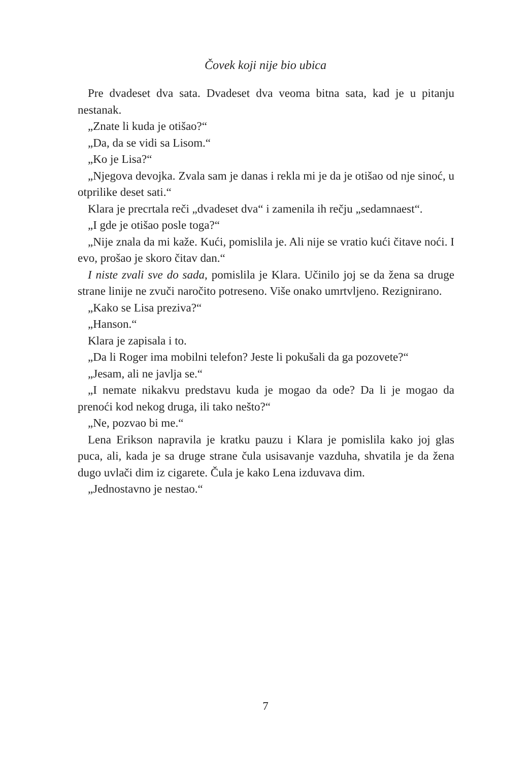Čovek koji nije bio ubica
Pre dvadeset dva sata. Dvadeset dva veoma bitna sata, kad je u pitanju nestanak.
„Znate li kuda je otišao?“
„Da, da se vidi sa Lisom.“
„Ko je Lisa?“
„Njegova devojka. Zvala sam je danas i rekla mi je da je otišao od nje sinoć, u otprilike deset sati.“
Klara je precrtala reči „dvadeset dva“ i zamenila ih rečju „sedamnaest“.
„I gde je otišao posle toga?“
„Nije znala da mi kaže. Kući, pomislila je. Ali nije se vratio kući čitave noći. I evo, prošao je skoro čitav dan.“
I niste zvali sve do sada, pomislila je Klara. Učinilo joj se da žena sa druge strane linije ne zvuči naročito potreseno. Više onako umrtvljeno. Rezignirano.
„Kako se Lisa preziva?“
„Hanson.“
Klara je zapisala i to.
„Da li Roger ima mobilni telefon? Jeste li pokušali da ga pozovete?“
„Jesam, ali ne javlja se.“
„I nemate nikakvu predstavu kuda je mogao da ode? Da li je mogao da prenoći kod nekog druga, ili tako nešto?“
„Ne, pozvao bi me.“
Lena Erikson napravila je kratku pauzu i Klara je pomislila kako joj glas puca, ali, kada je sa druge strane čula usisavanje vazduha, shvatila je da žena dugo uvlači dim iz cigarete. Čula je kako Lena izduvava dim.
„Jednostavno je nestao.“
7